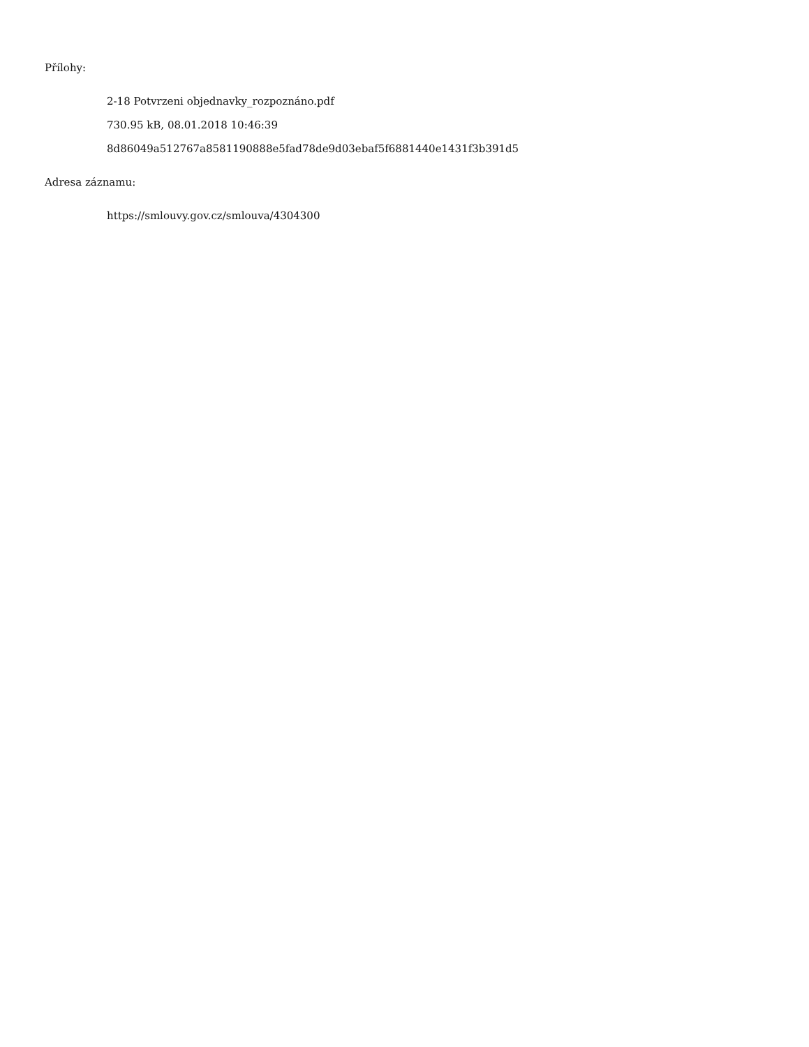Přílohy:
2-18 Potvrzeni objednavky_rozpoznáno.pdf
730.95 kB, 08.01.2018 10:46:39
8d86049a512767a8581190888e5fad78de9d03ebaf5f6881440e1431f3b391d5
Adresa záznamu:
https://smlouvy.gov.cz/smlouva/4304300